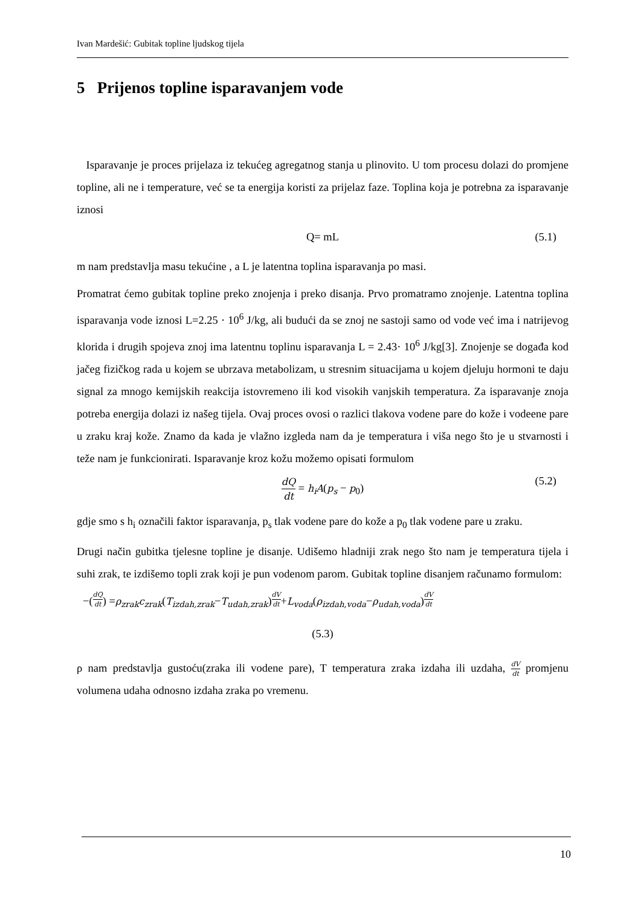Ivan Mardešić: Gubitak topline ljudskog tijela
5 Prijenos topline isparavanjem vode
Isparavanje je proces prijelaza iz tekućeg agregatnog stanja u plinovito. U tom procesu dolazi do promjene topline, ali ne i temperature, već se ta energija koristi za prijelaz faze. Toplina koja je potrebna za isparavanje iznosi
Q= mL (5.1)
m nam predstavlja masu tekućine , a L je latentna toplina isparavanja po masi.
Promatrat ćemo gubitak topline preko znojenja i preko disanja. Prvo promatramo znojenje. Latentna toplina isparavanja vode iznosi L=2.25 · 10<sup>6</sup> J/kg, ali budući da se znoj ne sastoji samo od vode već ima i natrijevog klorida i drugih spojeva znoj ima latentnu toplinu isparavanja L = 2.43· 10<sup>6</sup> J/kg[3]. Znojenje se događa kod jačeg fizičkog rada u kojem se ubrzava metabolizam, u stresnim situacijama u kojem djeluju hormoni te daju signal za mnogo kemijskih reakcija istovremeno ili kod visokih vanjskih temperatura. Za isparavanje znoja potreba energija dolazi iz našeg tijela. Ovaj proces ovosi o razlici tlakova vodene pare do kože i vodeene pare u zraku kraj kože. Znamo da kada je vlažno izgleda nam da je temperatura i viša nego što je u stvarnosti i teže nam je funkcionirati. Isparavanje kroz kožu možemo opisati formulom
dQ dt = h<sub>i</sub>A(p<sub>s</sub> − p<sub>0</sub>) (5.2)
gdje smo s h<sub>i</sub> označili faktor isparavanja, p<sub>s</sub> tlak vodene pare do kože a p<sub>0</sub> tlak vodene pare u zraku.
Drugi način gubitka tjelesne topline je disanje. Udišemo hladniji zrak nego što nam je temperatura tijela i suhi zrak, te izdišemo topli zrak koji je pun vodenom parom. Gubitak topline disanjem računamo formulom:
−(dQ dt) = ρ<sub>zrak</sub>c<sub>zrak</sub> (T<sub>izdah,zrak</sub> − T<sub>udah,zrak</sub>) dV dt + L<sub>voda</sub> (ρ<sub>izdah,voda</sub> − ρ<sub>udah,voda</sub>) dV dt
(5.3)
ρ nam predstavlja gustoću(zraka ili vodene pare), T temperatura zraka izdaha ili uzdaha, dV dt promjenu volumena udaha odnosno izdaha zraka po vremenu.
10